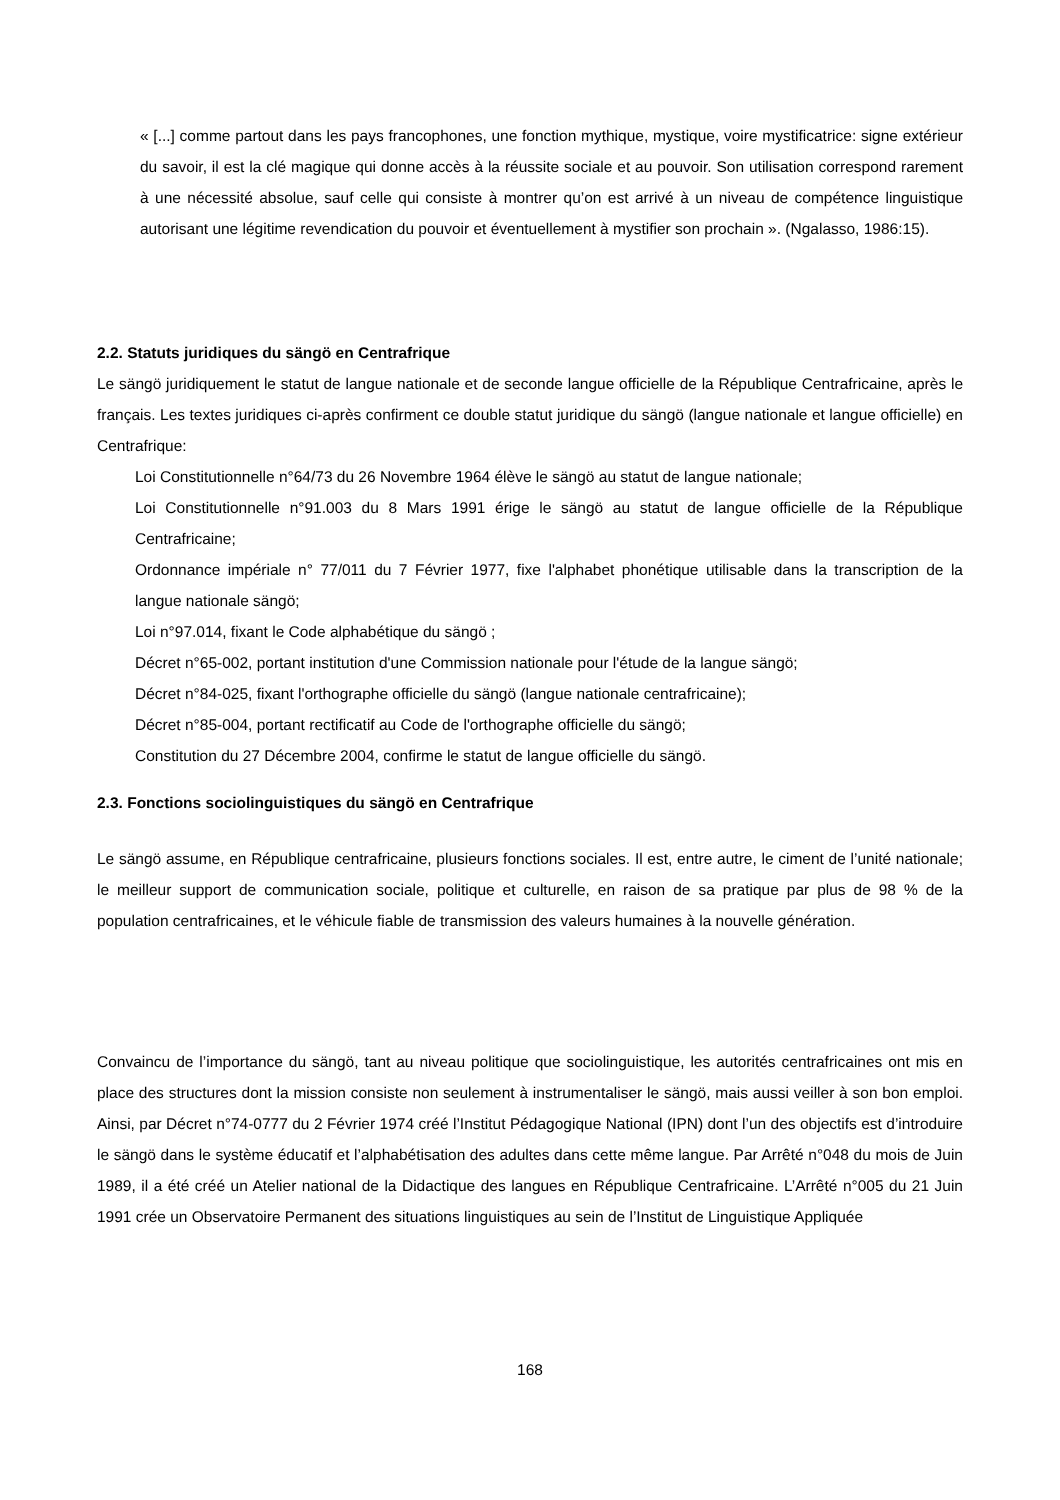« [...] comme partout dans les pays francophones, une fonction mythique, mystique, voire mystificatrice: signe extérieur du savoir, il est la clé magique qui donne accès à la réussite sociale et au pouvoir. Son utilisation correspond rarement à une nécessité absolue, sauf celle qui consiste à montrer qu’on est arrivé à un niveau de compétence linguistique autorisant une légitime revendication du pouvoir et éventuellement à mystifier son prochain ». (Ngalasso, 1986:15).
2.2. Statuts juridiques du sängö en Centrafrique
Le sängö juridiquement le statut de langue nationale et de seconde langue officielle de la République Centrafricaine, après le français. Les textes juridiques ci-après confirment ce double statut juridique du sängö (langue nationale et langue officielle) en Centrafrique:
Loi Constitutionnelle n°64/73 du 26 Novembre 1964 élève le sängö au statut de langue nationale;
Loi Constitutionnelle n°91.003 du 8 Mars 1991 érige le sängö au statut de langue officielle de la République Centrafricaine;
Ordonnance impériale n° 77/011 du 7 Février 1977, fixe l'alphabet phonétique utilisable dans la transcription de la langue nationale sängö;
Loi n°97.014, fixant le Code alphabétique du sängö ;
Décret n°65-002, portant institution d'une Commission nationale pour l'étude de la langue sängö;
Décret n°84-025, fixant l'orthographe officielle du sängö (langue nationale centrafricaine);
Décret n°85-004, portant rectificatif au Code de l'orthographe officielle du sängö;
Constitution du 27 Décembre 2004, confirme le statut de langue officielle du sängö.
2.3. Fonctions sociolinguistiques du sängö en Centrafrique
Le sängö assume, en République centrafricaine, plusieurs fonctions sociales. Il est, entre autre, le ciment de l’unité nationale; le meilleur support de communication sociale, politique et culturelle, en raison de sa pratique par plus de 98 % de la population centrafricaines, et le véhicule fiable de transmission des valeurs humaines à la nouvelle génération.
Convaincu de l’importance du sängö, tant au niveau politique que sociolinguistique, les autorités centrafricaines ont mis en place des structures dont la mission consiste non seulement à instrumentaliser le sängö, mais aussi veiller à son bon emploi. Ainsi, par Décret n°74-0777 du 2 Février 1974 créé l’Institut Pédagogique National (IPN) dont l’un des objectifs est d’introduire le sängö dans le système éducatif et l’alphabétisation des adultes dans cette même langue. Par Arrêté n°048 du mois de Juin 1989, il a été créé un Atelier national de la Didactique des langues en République Centrafricaine. L’Arrêté n°005 du 21 Juin 1991 crée un Observatoire Permanent des situations linguistiques au sein de l’Institut de Linguistique Appliquée
168